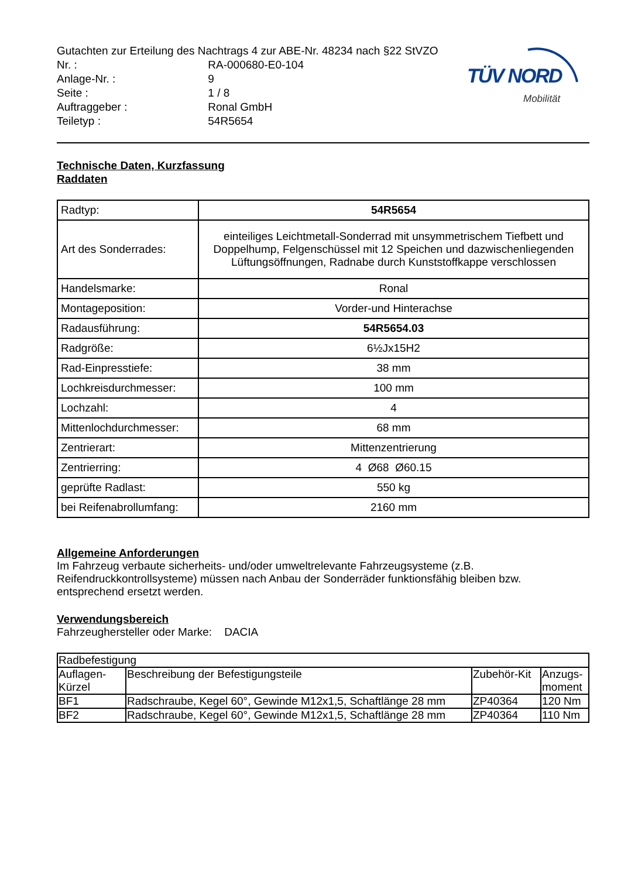TÜV NORD
Mobilität
Gutachten zur Erteilung des Nachtrags 4 zur ABE-Nr. 48234 nach §22 StVZO
Nr. : RA-000680-E0-104
Anlage-Nr. : 9
Seite : 1 / 8
Auftraggeber : Ronal GmbH
Teiletyp : 54R5654
Technische Daten, Kurzfassung
Raddaten
| Radtyp: | 54R5654 |
| Art des Sonderrades: | einteiliges Leichtmetall-Sonderrad mit unsymmetrischem Tiefbett und Doppelhump, Felgenschüssel mit 12 Speichen und dazwischenliegenden Lüftungsöffnungen, Radnabe durch Kunststoffkappe verschlossen |
| Handelsmarke: | Ronal |
| Montageposition: | Vorder-und Hinterachse |
| Radausführung: | 54R5654.03 |
| Radgröße: | 6½Jx15H2 |
| Rad-Einpresstiefe: | 38 mm |
| Lochkreisdurchmesser: | 100 mm |
| Lochzahl: | 4 |
| Mittenlochdurchmesser: | 68 mm |
| Zentrierart: | Mittenzentrierung |
| Zentrierring: | 4 Ø68 Ø60.15 |
| geprüfte Radlast: | 550 kg |
| bei Reifenabrollumfang: | 2160 mm |
Allgemeine Anforderungen
Im Fahrzeug verbaute sicherheits- und/oder umweltrelevante Fahrzeugsysteme (z.B. Reifendruckkontrollsysteme) müssen nach Anbau der Sonderräder funktionsfähig bleiben bzw. entsprechend ersetzt werden.
Verwendungsbereich
Fahrzeughersteller oder Marke: DACIA
| Radbefestigung | | | |
| Auflagen- Kürzel | Beschreibung der Befestigungsteile | Zubehör-Kit | Anzugs- moment |
| BF1 | Radschraube, Kegel 60°, Gewinde M12x1,5, Schaftlänge 28 mm | ZP40364 | 120 Nm |
| BF2 | Radschraube, Kegel 60°, Gewinde M12x1,5, Schaftlänge 28 mm | ZP40364 | 110 Nm |